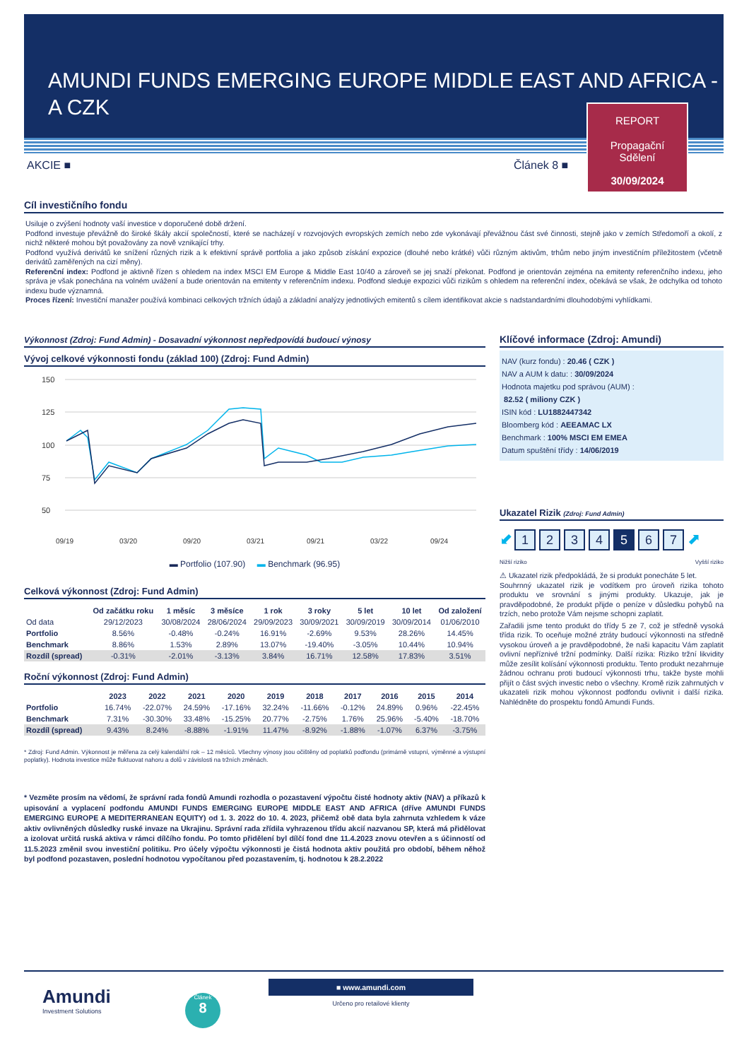AMUNDI FUNDS EMERGING EUROPE MIDDLE EAST AND AFRICA - A CZK
REPORT
Propagační
Sdělení
30/09/2024
AKCIE ■ Článek 8 ■
Cíl investičního fondu
Usiluje o zvýšení hodnoty vaší investice v doporučené době držení.
Podfond investuje převážně do široké škály akcií společností, které se nacházejí v rozvojových evropských zemích nebo zde vykonávají převážnou část své činnosti, stejně jako v zemích Středomoří a okolí, z nichž některé mohou být považovány za nově vznikající trhy.
Podfond využívá derivátů ke snížení různých rizik a k efektivní správě portfolia a jako způsob získání expozice (dlouhé nebo krátké) vůči různým aktivům, trhům nebo jiným investičním příležitostem (včetně derivátů zaměřených na cizí měny).
Referenční index: Podfond je aktivně řízen s ohledem na index MSCI EM Europe & Middle East 10/40 a zároveň se jej snaží překonat. Podfond je orientován zejména na emitenty referenčního indexu, jeho správa je však ponechána na volném uvážení a bude orientován na emitenty v referenčním indexu. Podfond sleduje expozici vůči rizikům s ohledem na referenční index, očekává se však, že odchylka od tohoto indexu bude významná.
Proces řízení: Investiční manažer používá kombinaci celkových tržních údajů a základní analýzy jednotlivých emitentů s cílem identifikovat akcie s nadstandardními dlouhodobými vyhlídkami.
Výkonnost (Zdroj: Fund Admin) - Dosavadní výkonnost nepředpovídá budoucí výnosy
Vývoj celkové výkonnosti fondu (základ 100) (Zdroj: Fund Admin)
150
125
100
75
50
09/19
03/20
09/20
03/21
09/21
03/22
09/24
▬ Portfolio (107.90) ▬ Benchmark (96.95)
Celková výkonnost (Zdroj: Fund Admin)
| | Od začátku roku | 1 měsíc | 3 měsíce | 1 rok | 3 roky | 5 let | 10 let | Od založení |
| --- | --- | --- | --- | --- | --- | --- | --- | --- |
| Od data | 29/12/2023 | 30/08/2024 | 28/06/2024 | 29/09/2023 | 30/09/2021 | 30/09/2019 | 30/09/2014 | 01/06/2010 |
| Portfolio | 8.56% | -0.48% | -0.24% | 16.91% | -2.69% | 9.53% | 28.26% | 14.45% |
| Benchmark | 8.86% | 1.53% | 2.89% | 13.07% | -19.40% | -3.05% | 10.44% | 10.94% |
| Rozdíl (spread) | -0.31% | -2.01% | -3.13% | 3.84% | 16.71% | 12.58% | 17.83% | 3.51% |
Roční výkonnost (Zdroj: Fund Admin)
| | 2023 | 2022 | 2021 | 2020 | 2019 | 2018 | 2017 | 2016 | 2015 | 2014 |
| --- | --- | --- | --- | --- | --- | --- | --- | --- | --- | --- |
| Portfolio | 16.74% | -22.07% | 24.59% | -17.16% | 32.24% | -11.66% | -0.12% | 24.89% | 0.96% | -22.45% |
| Benchmark | 7.31% | -30.30% | 33.48% | -15.25% | 20.77% | -2.75% | 1.76% | 25.96% | -5.40% | -18.70% |
| Rozdíl (spread) | 9.43% | 8.24% | -8.88% | -1.91% | 11.47% | -8.92% | -1.88% | -1.07% | 6.37% | -3.75% |
* Zdroj: Fund Admin. Výkonnost je měřena za celý kalendářní rok – 12 měsíců. Všechny výnosy jsou očištěny od poplatků podfondu (primárně vstupní, výměnné a výstupní poplatky). Hodnota investice může fluktuovat nahoru a dolů v závislosti na tržních změnách.
* Vezměte prosím na vědomí, že správní rada fondů Amundi rozhodla o pozastavení výpočtu čisté hodnoty aktiv (NAV) a příkazů k upisování a vyplacení podfondu AMUNDI FUNDS EMERGING EUROPE MIDDLE EAST AND AFRICA (dříve AMUNDI FUNDS EMERGING EUROPE A MEDITERRANEAN EQUITY) od 1. 3. 2022 do 10. 4. 2023, přičemž obě data byla zahrnuta vzhledem k váze aktiv ovlivněných důsledky ruské invaze na Ukrajinu. Správní rada zřídila vyhrazenou třídu akcií nazvanou SP, která má přidělovat a izolovat určitá ruská aktiva v rámci dílčího fondu. Po tomto přidělení byl dílčí fond dne 11.4.2023 znovu otevřen a s účinností od 11.5.2023 změnil svou investiční politiku. Pro účely výpočtu výkonnosti je čistá hodnota aktiv použitá pro období, během něhož byl podfond pozastaven, poslední hodnotou vypočítanou před pozastavením, tj. hodnotou k 28.2.2022
Klíčové informace (Zdroj: Amundi)
NAV (kurz fondu) : 20.46 ( CZK )
NAV a AUM k datu: : 30/09/2024
Hodnota majetku pod správou (AUM) :
82.52 ( miliony CZK )
ISIN kód : LU1882447342
Bloomberg kód : AEEAMAC LX
Benchmark : 100% MSCI EM EMEA
Datum spuštění třídy : 14/06/2019
Ukazatel Rizik (Zdroj: Fund Admin)
⬋ 1234567 ⬈
Nižší riziko Vyšší riziko
⚠ Ukazatel rizik předpokládá, že si produkt ponecháte 5 let.
Souhrnný ukazatel rizik je vodítkem pro úroveň rizika tohoto produktu ve srovnání s jinými produkty. Ukazuje, jak je pravděpodobné, že produkt přijde o peníze v důsledku pohybů na trzích, nebo protože Vám nejsme schopni zaplatit.
Zařadili jsme tento produkt do třídy 5 ze 7, což je středně vysoká třída rizik. To oceňuje možné ztráty budoucí výkonnosti na středně vysokou úroveň a je pravděpodobné, že naši kapacitu Vám zaplatit ovlivní nepříznivé tržní podmínky. Další rizika: Riziko tržní likvidity může zesílit kolísání výkonnosti produktu. Tento produkt nezahrnuje žádnou ochranu proti budoucí výkonnosti trhu, takže byste mohli přijít o část svých investic nebo o všechny. Kromě rizik zahrnutých v ukazateli rizik mohou výkonnost podfondu ovlivnit i další rizika. Nahlédněte do prospektu fondů Amundi Funds.
Amundi
Investment Solutions
Článek
8
■ www.amundi.com
Určeno pro retailové klienty